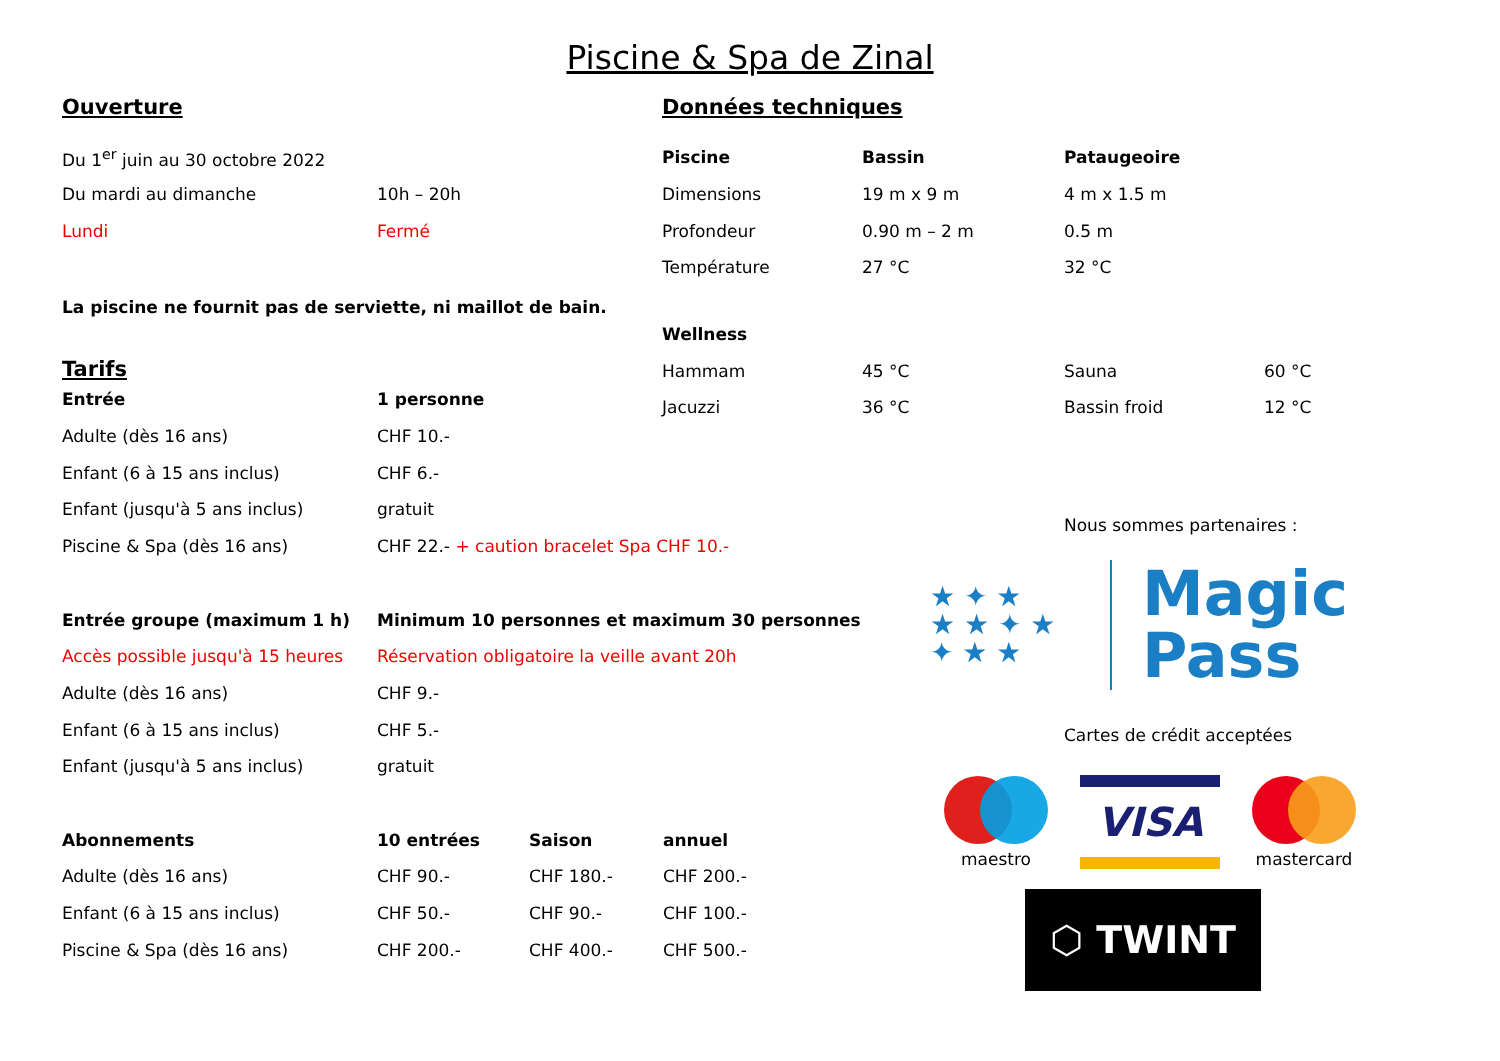Piscine & Spa de Zinal
Ouverture
| Du 1<sup>er</sup> juin au 30 octobre 2022 | |
| Du mardi au dimanche | 10h – 20h |
| Lundi | Fermé |
La piscine ne fournit pas de serviette, ni maillot de bain.
Tarifs
| Entrée | 1 personne | | |
| Adulte (dès 16 ans) | CHF 10.- | | |
| Enfant (6 à 15 ans inclus) | CHF 6.- | | |
| Enfant (jusqu'à 5 ans inclus) | gratuit | | |
| Piscine & Spa (dès 16 ans) | CHF 22.- + caution bracelet Spa CHF 10.- | | |
| Entrée groupe (maximum 1 h) | Minimum 10 personnes et maximum 30 personnes | | |
| Accès possible jusqu'à 15 heures | Réservation obligatoire la veille avant 20h | | |
| Adulte (dès 16 ans) | CHF 9.- | | |
| Enfant (6 à 15 ans inclus) | CHF 5.- | | |
| Enfant (jusqu'à 5 ans inclus) | gratuit | | |
| Abonnements | 10 entrées | Saison | annuel |
| Adulte (dès 16 ans) | CHF 90.- | CHF 180.- | CHF 200.- |
| Enfant (6 à 15 ans inclus) | CHF 50.- | CHF 90.- | CHF 100.- |
| Piscine & Spa (dès 16 ans) | CHF 200.- | CHF 400.- | CHF 500.- |
Données techniques
| Piscine | Bassin | Pataugeoire | |
| Dimensions | 19 m x 9 m | 4 m x 1.5 m | |
| Profondeur | 0.90 m – 2 m | 0.5 m | |
| Température | 27 °C | 32 °C | |
| Wellness | | | |
| Hammam | 45 °C | Sauna | 60 °C |
| Jacuzzi | 36 °C | Bassin froid | 12 °C |
Nous sommes partenaires :
★ ✦ ★
★ ★ ✦ ★
✦ ★ ★
Magic
Pass
Cartes de crédit acceptées
maestro
VISA
mastercard
⬡ TWINT